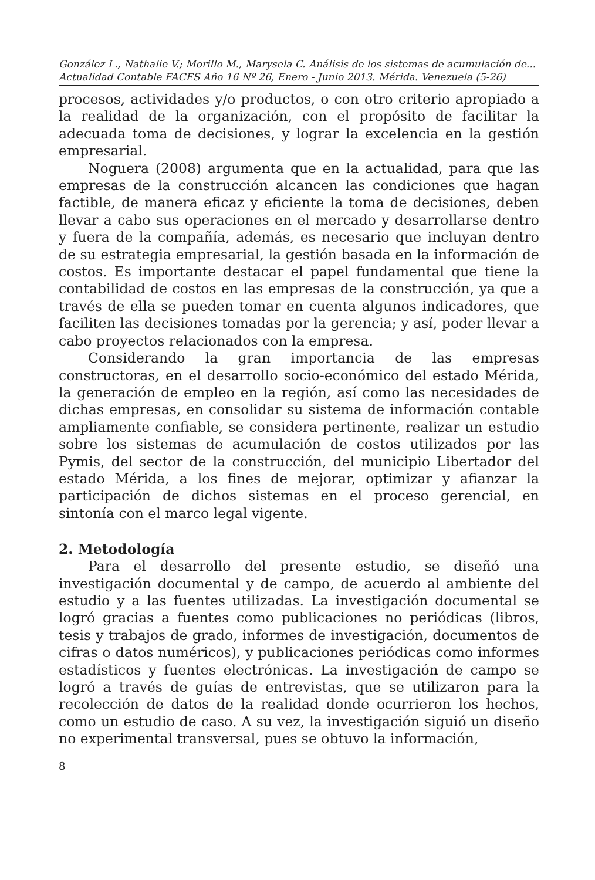González L., Nathalie V.; Morillo M., Marysela C. Análisis de los sistemas de acumulación de...
Actualidad Contable FACES Año 16 Nº 26, Enero - Junio 2013. Mérida. Venezuela (5-26)
procesos, actividades y/o productos, o con otro criterio apropiado a la realidad de la organización, con el propósito de facilitar la adecuada toma de decisiones, y lograr la excelencia en la gestión empresarial.
Noguera (2008) argumenta que en la actualidad, para que las empresas de la construcción alcancen las condiciones que hagan factible, de manera eficaz y eficiente la toma de decisiones, deben llevar a cabo sus operaciones en el mercado y desarrollarse dentro y fuera de la compañía, además, es necesario que incluyan dentro de su estrategia empresarial, la gestión basada en la información de costos. Es importante destacar el papel fundamental que tiene la contabilidad de costos en las empresas de la construcción, ya que a través de ella se pueden tomar en cuenta algunos indicadores, que faciliten las decisiones tomadas por la gerencia; y así, poder llevar a cabo proyectos relacionados con la empresa.
Considerando la gran importancia de las empresas constructoras, en el desarrollo socio-económico del estado Mérida, la generación de empleo en la región, así como las necesidades de dichas empresas, en consolidar su sistema de información contable ampliamente confiable, se considera pertinente, realizar un estudio sobre los sistemas de acumulación de costos utilizados por las Pymis, del sector de la construcción, del municipio Libertador del estado Mérida, a los fines de mejorar, optimizar y afianzar la participación de dichos sistemas en el proceso gerencial, en sintonía con el marco legal vigente.
2. Metodología
Para el desarrollo del presente estudio, se diseñó una investigación documental y de campo, de acuerdo al ambiente del estudio y a las fuentes utilizadas. La investigación documental se logró gracias a fuentes como publicaciones no periódicas (libros, tesis y trabajos de grado, informes de investigación, documentos de cifras o datos numéricos), y publicaciones periódicas como informes estadísticos y fuentes electrónicas. La investigación de campo se logró a través de guías de entrevistas, que se utilizaron para la recolección de datos de la realidad donde ocurrieron los hechos, como un estudio de caso. A su vez, la investigación siguió un diseño no experimental transversal, pues se obtuvo la información,
8